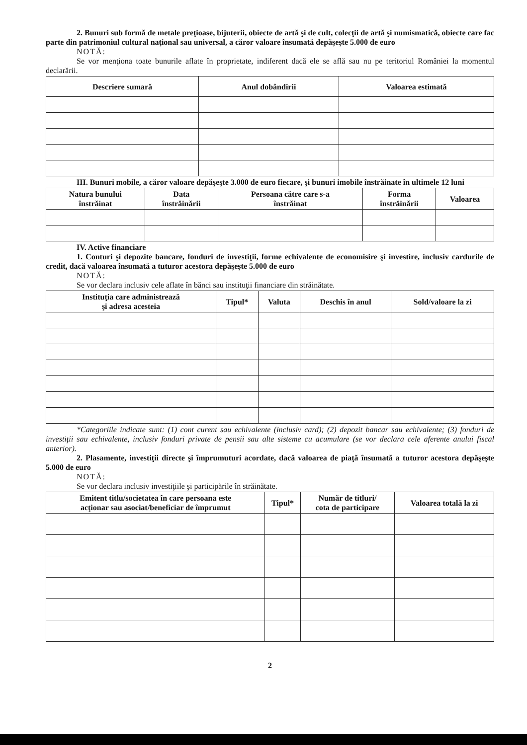2. Bunuri sub formă de metale preţioase, bijuterii, obiecte de artă şi de cult, colecţii de artă şi numismatică, obiecte care fac parte din patrimoniul cultural naţional sau universal, a căror valoare însumată depăşeşte 5.000 de euro
NOTĂ:
Se vor menţiona toate bunurile aflate în proprietate, indiferent dacă ele se află sau nu pe teritoriul României la momentul declarării.
| Descriere sumară | Anul dobândirii | Valoarea estimată |
| --- | --- | --- |
III. Bunuri mobile, a căror valoare depăşeşte 3.000 de euro fiecare, şi bunuri imobile înstrăinate în ultimele 12 luni
| Natura bunului înstrăinat | Data înstrăinării | Persoana către care s-a înstrăinat | Forma înstrăinării | Valoarea |
| --- | --- | --- | --- | --- |
IV. Active financiare
1. Conturi şi depozite bancare, fonduri de investiţii, forme echivalente de economisire şi investire, inclusiv cardurile de credit, dacă valoarea însumată a tuturor acestora depăşeşte 5.000 de euro
NOTĂ:
Se vor declara inclusiv cele aflate în bănci sau instituţii financiare din străinătate.
| Instituţia care administrează şi adresa acesteia | Tipul* | Valuta | Deschis în anul | Sold/valoare la zi |
| --- | --- | --- | --- | --- |
*Categoriile indicate sunt: (1) cont curent sau echivalente (inclusiv card); (2) depozit bancar sau echivalente; (3) fonduri de investiţii sau echivalente, inclusiv fonduri private de pensii sau alte sisteme cu acumulare (se vor declara cele aferente anului fiscal anterior).
2. Plasamente, investiţii directe şi împrumuturi acordate, dacă valoarea de piaţă însumată a tuturor acestora depăşeşte 5.000 de euro
NOTĂ:
Se vor declara inclusiv investiţiile şi participările în străinătate.
| Emitent titlu/societatea în care persoana este acţionar sau asociat/beneficiar de împrumut | Tipul* | Număr de titluri/ cota de participare | Valoarea totală la zi |
| --- | --- | --- | --- |
2